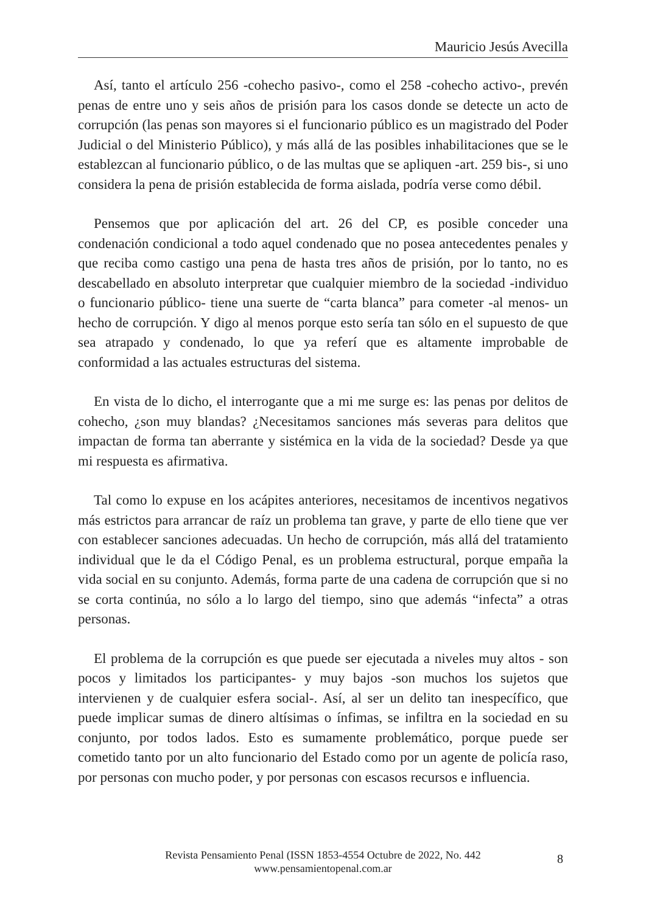Mauricio Jesús Avecilla
Así, tanto el artículo 256 -cohecho pasivo-, como el 258 -cohecho activo-, prevén penas de entre uno y seis años de prisión para los casos donde se detecte un acto de corrupción (las penas son mayores si el funcionario público es un magistrado del Poder Judicial o del Ministerio Público), y más allá de las posibles inhabilitaciones que se le establezcan al funcionario público, o de las multas que se apliquen -art. 259 bis-, si uno considera la pena de prisión establecida de forma aislada, podría verse como débil.
Pensemos que por aplicación del art. 26 del CP, es posible conceder una condenación condicional a todo aquel condenado que no posea antecedentes penales y que reciba como castigo una pena de hasta tres años de prisión, por lo tanto, no es descabellado en absoluto interpretar que cualquier miembro de la sociedad -individuo o funcionario público- tiene una suerte de “carta blanca” para cometer -al menos- un hecho de corrupción. Y digo al menos porque esto sería tan sólo en el supuesto de que sea atrapado y condenado, lo que ya referí que es altamente improbable de conformidad a las actuales estructuras del sistema.
En vista de lo dicho, el interrogante que a mi me surge es: las penas por delitos de cohecho, ¿son muy blandas? ¿Necesitamos sanciones más severas para delitos que impactan de forma tan aberrante y sistémica en la vida de la sociedad? Desde ya que mi respuesta es afirmativa.
Tal como lo expuse en los acápites anteriores, necesitamos de incentivos negativos más estrictos para arrancar de raíz un problema tan grave, y parte de ello tiene que ver con establecer sanciones adecuadas. Un hecho de corrupción, más allá del tratamiento individual que le da el Código Penal, es un problema estructural, porque empaña la vida social en su conjunto. Además, forma parte de una cadena de corrupción que si no se corta continúa, no sólo a lo largo del tiempo, sino que además “infecta” a otras personas.
El problema de la corrupción es que puede ser ejecutada a niveles muy altos - son pocos y limitados los participantes- y muy bajos -son muchos los sujetos que intervienen y de cualquier esfera social-. Así, al ser un delito tan inespecífico, que puede implicar sumas de dinero altísimas o ínfimas, se infiltra en la sociedad en su conjunto, por todos lados. Esto es sumamente problemático, porque puede ser cometido tanto por un alto funcionario del Estado como por un agente de policía raso, por personas con mucho poder, y por personas con escasos recursos e influencia.
Revista Pensamiento Penal (ISSN 1853-4554 Octubre de 2022, No. 442
www.pensamientopenal.com.ar
8